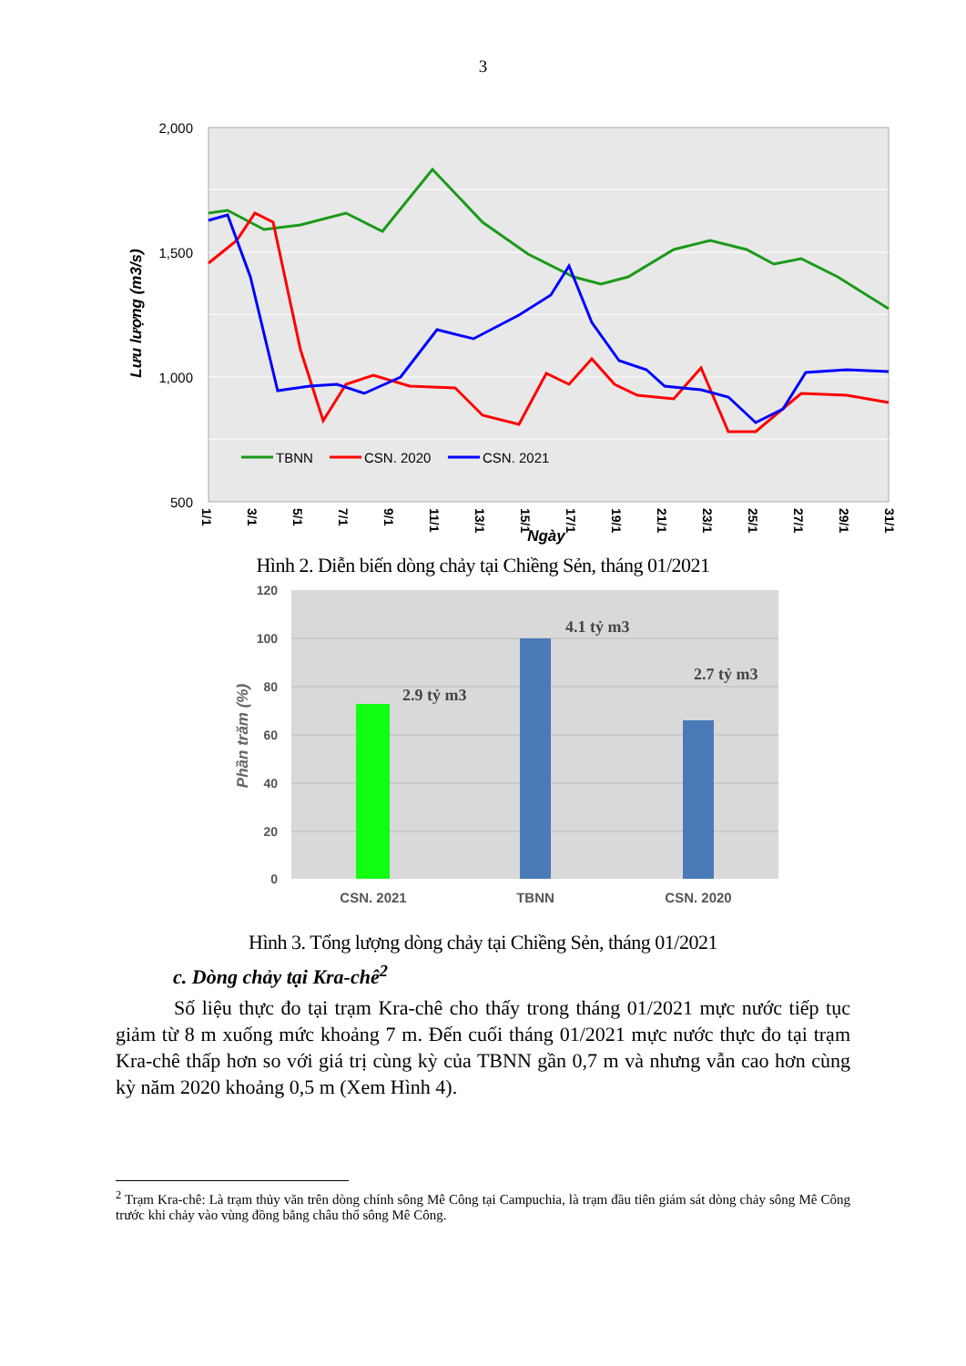3
2,000
1,500
1,000
500
Lưu lượng (m3/s)
TBNN
CSN. 2020
CSN. 2021
1/1
3/1
5/1
7/1
9/1
11/1
13/1
15/1
17/1
19/1
21/1
23/1
25/1
27/1
29/1
31/1
Ngày
Hình 2. Diễn biến dòng chảy tại Chiềng Sẻn, tháng 01/2021
120
100
80
60
40
20
0
Phần trăm (%)
2.9 tỷ m3
4.1 tỷ m3
2.7 tỷ m3
CSN. 2021
TBNN
CSN. 2020
Hình 3. Tổng lượng dòng chảy tại Chiềng Sẻn, tháng 01/2021
c. Dòng chảy tại Kra-chê<sup>2</sup>
Số liệu thực đo tại trạm Kra-chê cho thấy trong tháng 01/2021 mực nước tiếp tục giảm từ 8 m xuống mức khoảng 7 m. Đến cuối tháng 01/2021 mực nước thực đo tại trạm Kra-chê thấp hơn so với giá trị cùng kỳ của TBNN gần 0,7 m và nhưng vẫn cao hơn cùng kỳ năm 2020 khoảng 0,5 m (Xem Hình 4).
<sup>2</sup> Trạm Kra-chê: Là trạm thủy văn trên dòng chính sông Mê Công tại Campuchia, là trạm đầu tiên giám sát dòng chảy sông Mê Công trước khi chảy vào vùng đồng bằng châu thổ sông Mê Công.